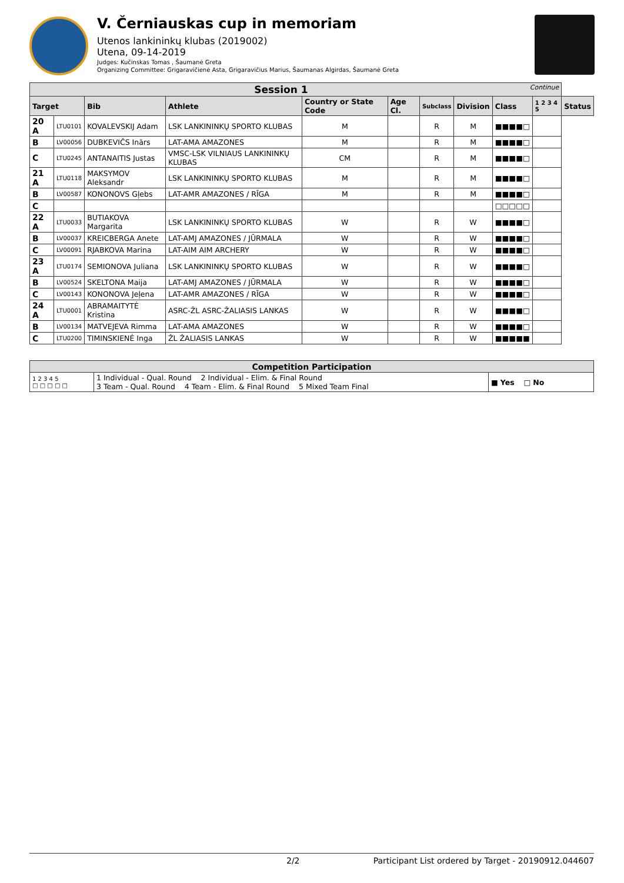V. Černiauskas cup in memoriam
Utenos lankininkų klubas (2019002)
Utena, 09-14-2019
Judges: Kučinskas Tomas , Šaumanė Greta
Organizing Committee: Grigaravičienė Asta, Grigaravičius Marius, Šaumanas Algirdas, Šaumanė Greta
| Session 1 Continue | | | | | | | | | | |
| Target | | Bib | Athlete | Country or State Code | Age Cl. | Subclass | Division | Class | 1 2 3 4 5 | Status |
| 20 A | LTU0101 | KOVALEVSKIJ Adam | LSK LANKININKŲ SPORTO KLUBAS | M | | R | M | ■■■■□ | | |
| B | LV00056 | DUBKEVIČS Inārs | LAT-AMA AMAZONES | M | | R | M | ■■■■□ | | |
| C | LTU0245 | ANTANAITIS Justas | VMSC-LSK VILNIAUS LANKININKŲ KLUBAS | CM | | R | M | ■■■■□ | | |
| 21 A | LTU0118 | MAKSYMOV Aleksandr | LSK LANKININKŲ SPORTO KLUBAS | M | | R | M | ■■■■□ | | |
| B | LV00587 | KONONOVS Gļebs | LAT-AMR AMAZONES / RĪGA | M | | R | M | ■■■■□ | | |
| C | | | | | | | | □□□□□ | | |
| 22 A | LTU0033 | BUTIAKOVA Margarita | LSK LANKININKŲ SPORTO KLUBAS | W | | R | W | ■■■■□ | | |
| B | LV00037 | KREICBERGA Anete | LAT-AMJ AMAZONES / JŪRMALA | W | | R | W | ■■■■□ | | |
| C | LV00091 | RJABKOVA Marina | LAT-AIM AIM ARCHERY | W | | R | W | ■■■■□ | | |
| 23 A | LTU0174 | SEMIONOVA Juliana | LSK LANKININKŲ SPORTO KLUBAS | W | | R | W | ■■■■□ | | |
| B | LV00524 | SKELTONA Maija | LAT-AMJ AMAZONES / JŪRMALA | W | | R | W | ■■■■□ | | |
| C | LV00143 | KONONOVA Jeļena | LAT-AMR AMAZONES / RĪGA | W | | R | W | ■■■■□ | | |
| 24 A | LTU0001 | ABRAMAITYTĖ Kristina | ASRC-ŽL ASRC-ŽALIASIS LANKAS | W | | R | W | ■■■■□ | | |
| B | LV00134 | MATVEJEVA Rimma | LAT-AMA AMAZONES | W | | R | W | ■■■■□ | | |
| C | LTU0200 | TIMINSKIENĖ Inga | ŽL ŽALIASIS LANKAS | W | | R | W | ■■■■■ | | |
| Competition Participation | | |
| --- | --- | --- |
| 1 2 3 4 5 □ □ □ □ □ | 1 Individual - Qual. Round 2 Individual - Elim. & Final Round 3 Team - Qual. Round 4 Team - Elim. & Final Round 5 Mixed Team Final | ■ Yes □ No |
2/2 Participant List ordered by Target - 20190912.044607